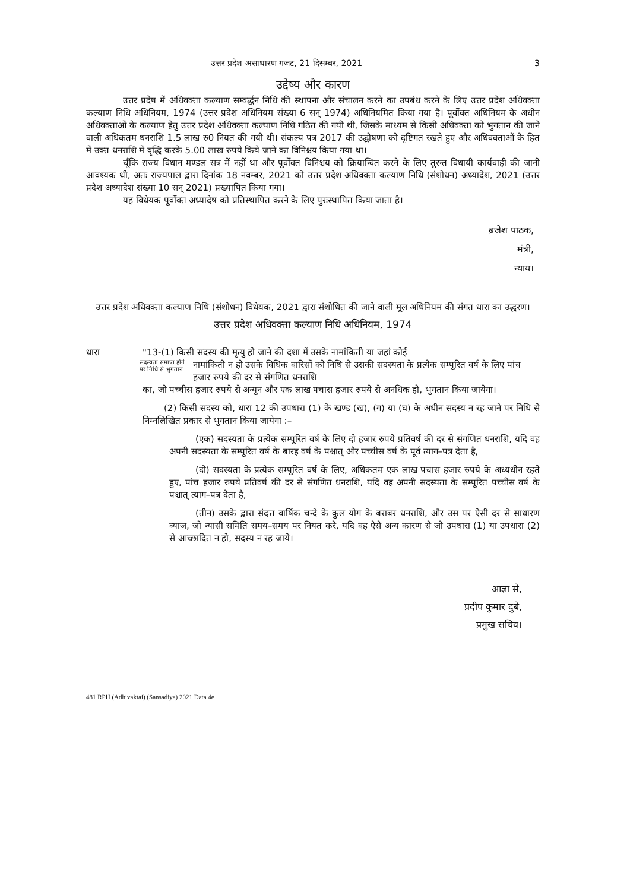उत्तर प्रदेश असाधारण गजट, 21 दिसम्बर, 2021 3
उद्देष्य और कारण
उत्तर प्रदेष में अधिवक्ता कल्याण सम्वर्द्धन निधि की स्थापना और संचालन करने का उपबंध करने के लिए उत्तर प्रदेश अधिवक्ता कल्याण निधि अधिनियम, 1974 (उत्तर प्रदेश अधिनियम संख्या 6 सन् 1974) अधिनियमित किया गया है। पूर्वोक्त अधिनियम के अधीन अधिवक्ताओं के कल्याण हेतु उत्तर प्रदेश अधिवक्ता कल्याण निधि गठित की गयी थी, जिसके माध्यम से किसी अधिवक्ता को भुगतान की जाने वाली अधिकतम धनराशि 1.5 लाख रु0 नियत की गयी थी। संकल्प पत्र 2017 की उद्घोषणा को दृष्टिगत रखते हुए और अधिवक्ताओं के हित में उक्त धनराशि में वृद्धि करके 5.00 लाख रुपये किये जाने का विनिश्चय किया गया था।
चूँकि राज्य विधान मण्डल सत्र में नहीं था और पूर्वोक्त विनिश्चय को क्रियान्वित करने के लिए तुरन्त विधायी कार्यवाही की जानी आवश्यक थी, अतः राज्यपाल द्वारा दिनांक 18 नवम्बर, 2021 को उत्तर प्रदेश अधिवक्ता कल्याण निधि (संशोधन) अध्यादेश, 2021 (उत्तर प्रदेश अध्यादेश संख्या 10 सन् 2021) प्रख्यापित किया गया।
यह विधेयक पूर्वोक्त अध्यादेष को प्रतिस्थापित करने के लिए पुरःस्थापित किया जाता है।
ब्रजेश पाठक,
मंत्री,
न्याय।
उत्तर प्रदेश अधिवक्ता कल्याण निधि (संशोधन) विधेयक, 2021 द्वारा संशोधित की जाने वाली मूल अधिनियम की संगत धारा का उद्धरण।
उत्तर प्रदेश अधिवक्ता कल्याण निधि अधिनियम, 1974
धारा "13-(1) किसी सदस्य की मृत्यु हो जाने की दशा में उसके नामांकिती या जहां कोई
सदस्यता समाप्त होने पर निधि से भुगतान नामांकिती न हो उसके विधिक वारिसों को निधि से उसकी सदस्यता के प्रत्येक सम्पूरित वर्ष के लिए पांच हजार रुपये की दर से संगणित धनराशि
का, जो पच्चीस हजार रुपये से अन्यून और एक लाख पचास हजार रुपये से अनधिक हो, भुगतान किया जायेगा।
(2) किसी सदस्य को, धारा 12 की उपधारा (1) के खण्ड (ख), (ग) या (घ) के अधीन सदस्य न रह जाने पर निधि से निम्नलिखित प्रकार से भुगतान किया जायेगा :–
(एक) सदस्यता के प्रत्येक सम्पूरित वर्ष के लिए दो हजार रुपये प्रतिवर्ष की दर से संगणित धनराशि, यदि वह अपनी सदस्यता के सम्पूरित वर्ष के बारह वर्ष के पश्चात् और पच्चीस वर्ष के पूर्व त्याग–पत्र देता है,
(दो) सदस्यता के प्रत्येक सम्पूरित वर्ष के लिए, अधिकतम एक लाख पचास हजार रुपये के अध्यधीन रहते हुए, पांच हजार रुपये प्रतिवर्ष की दर से संगणित धनराशि, यदि वह अपनी सदस्यता के सम्पूरित पच्चीस वर्ष के पश्चात् त्याग–पत्र देता है,
(तीन) उसके द्वारा संदत्त वार्षिक चन्दे के कुल योग के बराबर धनराशि, और उस पर ऐसी दर से साधारण ब्याज, जो न्यासी समिति समय–समय पर नियत करे, यदि वह ऐसे अन्य कारण से जो उपधारा (1) या उपधारा (2) से आच्छादित न हो, सदस्य न रह जाये।
आज्ञा से,
प्रदीप कुमार दुबे,
प्रमुख सचिव।
481 RPH (Adhivaktai) (Sansadiya) 2021 Data 4e